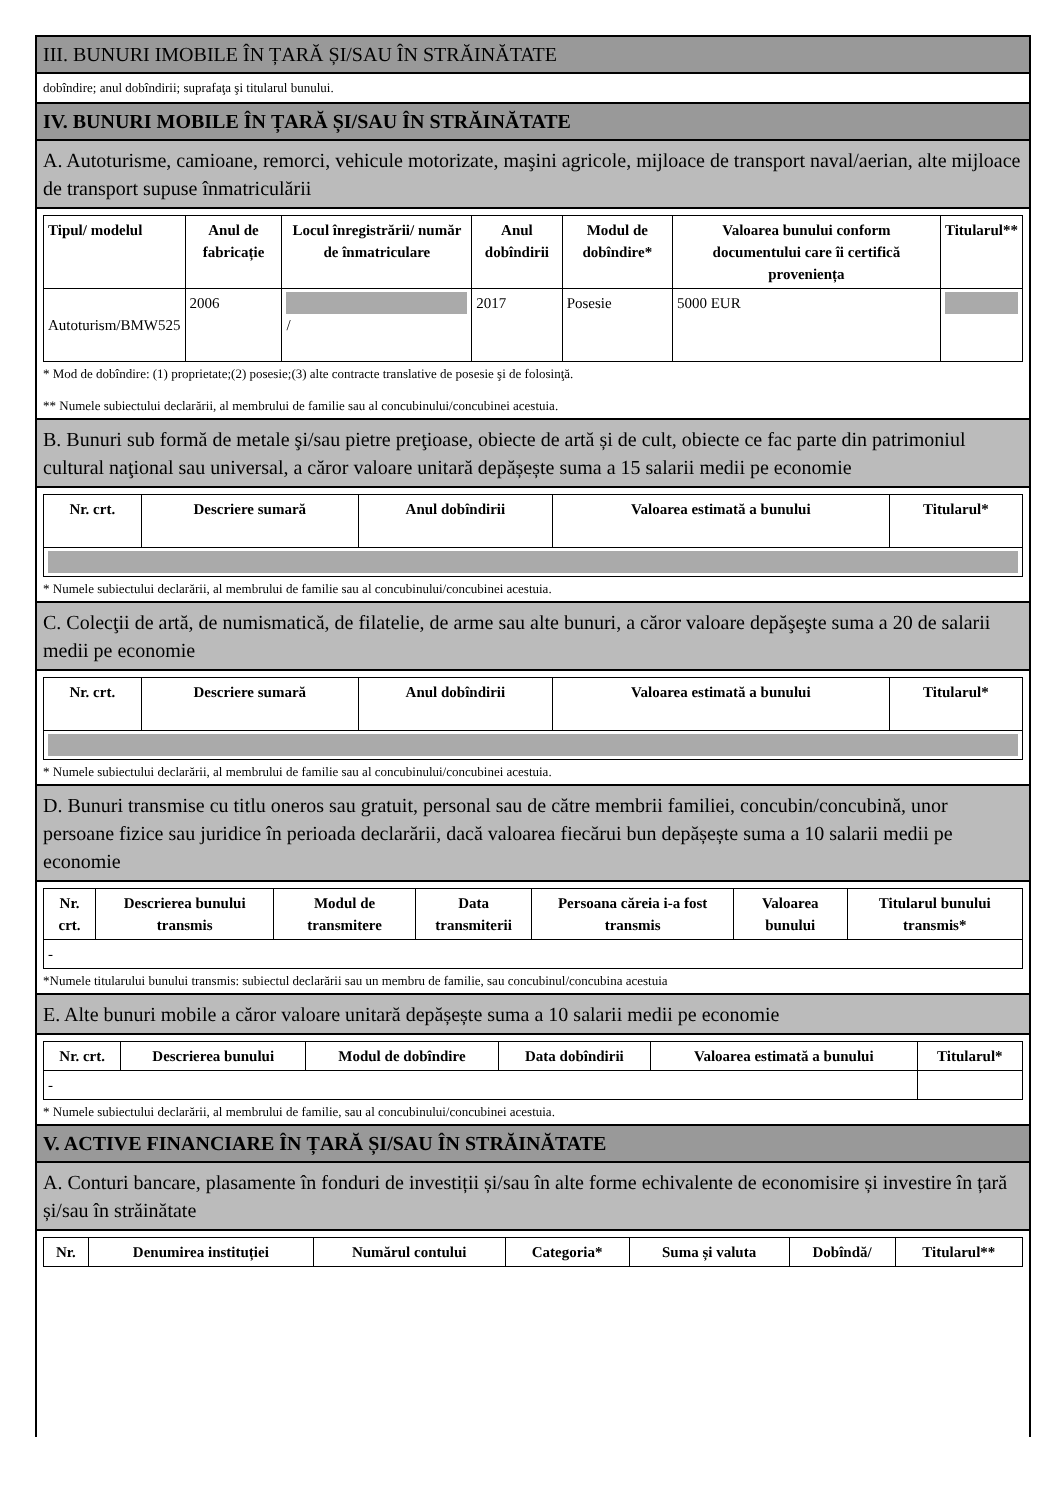III. BUNURI IMOBILE ÎN ȚARĂ ȘI/SAU ÎN STRĂINĂTATE
dobîndire; anul dobîndirii; suprafaţa şi titularul bunului.
IV. BUNURI MOBILE ÎN ȚARĂ ȘI/SAU ÎN STRĂINĂTATE
A. Autoturisme, camioane, remorci, vehicule motorizate, maşini agricole, mijloace de transport naval/aerian, alte mijloace de transport supuse înmatriculării
| Tipul/ modelul | Anul de fabricație | Locul înregistrării/ număr de înmatriculare | Anul dobîndirii | Modul de dobîndire* | Valoarea bunului conform documentului care îi certifică proveniența | Titularul** |
| --- | --- | --- | --- | --- | --- | --- |
| Autoturism/BMW525 | 2006 | / | 2017 | Posesie | 5000 EUR | |
* Mod de dobîndire: (1) proprietate;(2) posesie;(3) alte contracte translative de posesie şi de folosinţă.
** Numele subiectului declarării, al membrului de familie sau al concubinului/concubinei acestuia.
B. Bunuri sub formă de metale şi/sau pietre preţioase, obiecte de artă și de cult, obiecte ce fac parte din patrimoniul cultural naţional sau universal, a căror valoare unitară depășește suma a 15 salarii medii pe economie
| Nr. crt. | Descriere sumară | Anul dobîndirii | Valoarea estimată a bunului | Titularul* |
| --- | --- | --- | --- | --- |
* Numele subiectului declarării, al membrului de familie sau al concubinului/concubinei acestuia.
C. Colecţii de artă, de numismatică, de filatelie, de arme sau alte bunuri, a căror valoare depăşeşte suma a 20 de salarii medii pe economie
| Nr. crt. | Descriere sumară | Anul dobîndirii | Valoarea estimată a bunului | Titularul* |
| --- | --- | --- | --- | --- |
* Numele subiectului declarării, al membrului de familie sau al concubinului/concubinei acestuia.
D. Bunuri transmise cu titlu oneros sau gratuit, personal sau de către membrii familiei, concubin/concubină, unor persoane fizice sau juridice în perioada declarării, dacă valoarea fiecărui bun depășește suma a 10 salarii medii pe economie
| Nr. crt. | Descrierea bunului transmis | Modul de transmitere | Data transmiterii | Persoana căreia i-a fost transmis | Valoarea bunului | Titularul bunului transmis* |
| --- | --- | --- | --- | --- | --- | --- |
| - | | | | | | |
*Numele titularului bunului transmis: subiectul declarării sau un membru de familie, sau concubinul/concubina acestuia
E. Alte bunuri mobile a căror valoare unitară depășește suma a 10 salarii medii pe economie
| Nr. crt. | Descrierea bunului | Modul de dobîndire | Data dobîndirii | Valoarea estimată a bunului | Titularul* |
| --- | --- | --- | --- | --- | --- |
| - | | | | | |
* Numele subiectului declarării, al membrului de familie, sau al concubinului/concubinei acestuia.
V. ACTIVE FINANCIARE ÎN ȚARĂ ȘI/SAU ÎN STRĂINĂTATE
A. Conturi bancare, plasamente în fonduri de investiții și/sau în alte forme echivalente de economisire și investire în țară și/sau în străinătate
| Nr. | Denumirea instituției | Numărul contului | Categoria* | Suma și valuta | Dobîndă/ | Titularul** |
| --- | --- | --- | --- | --- | --- | --- |